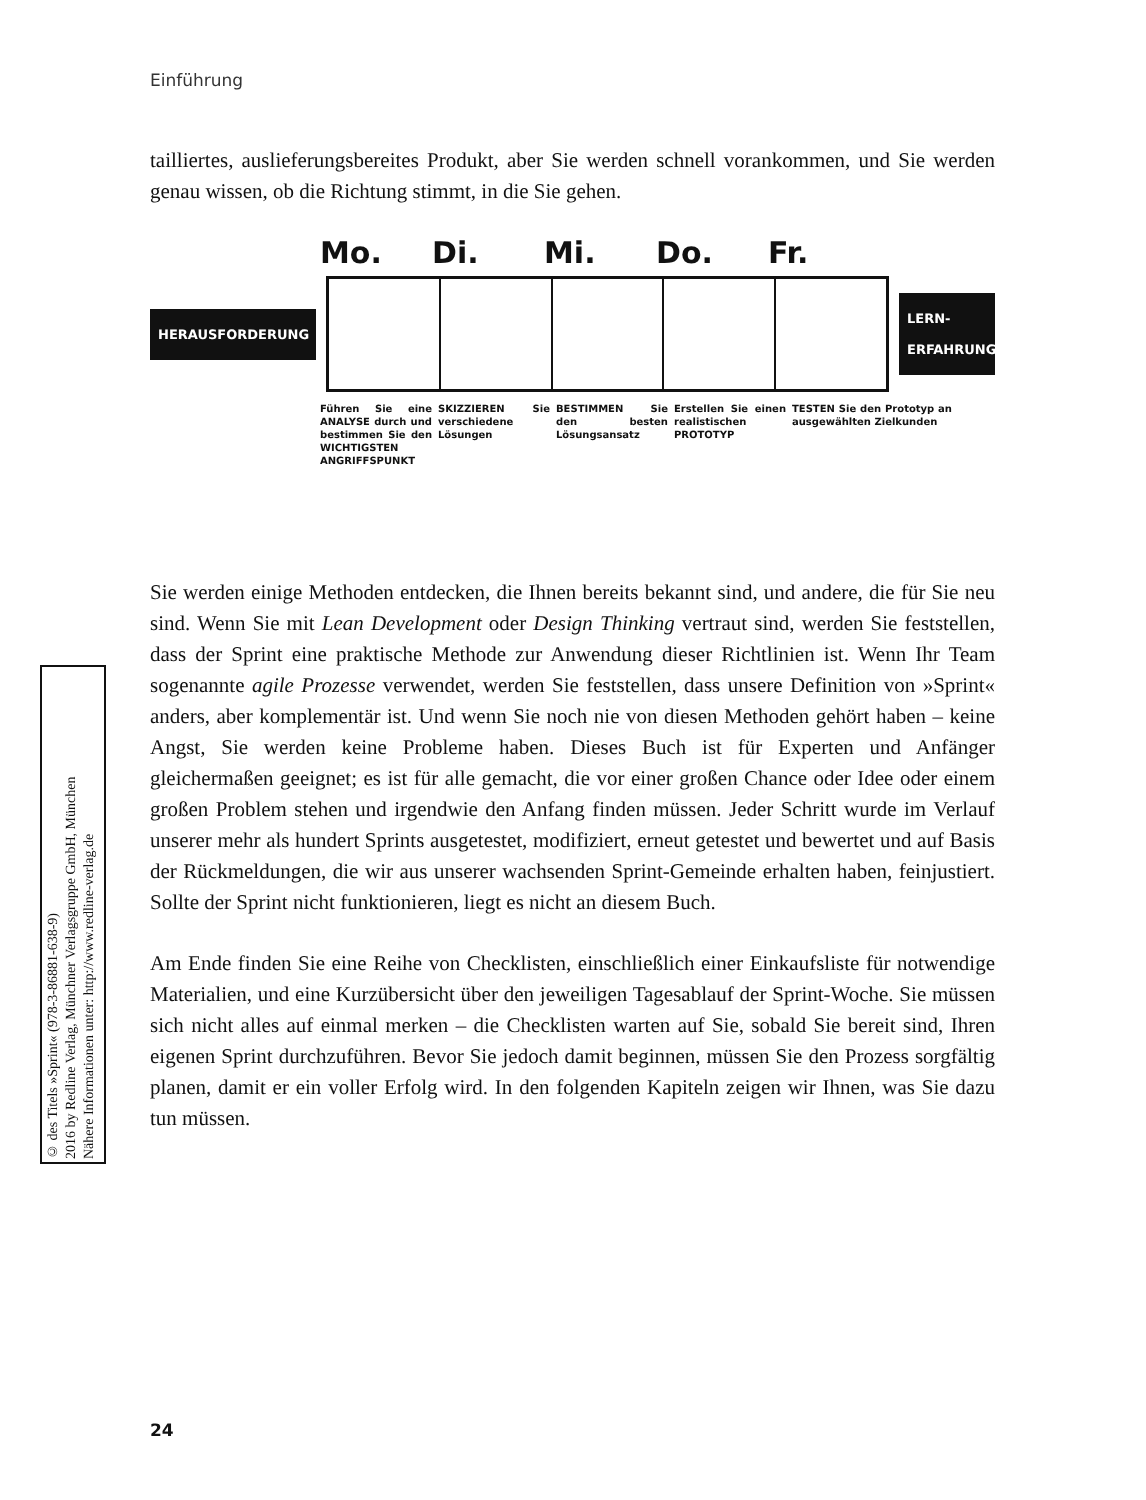Einführung
tailliertes, auslieferungsbereites Produkt, aber Sie werden schnell vorankommen, und Sie werden genau wissen, ob die Richtung stimmt, in die Sie gehen.
Mo. Di. Mi. Do. Fr.
HERAUSFORDERUNG
LERN-
ERFAHRUNG
Führen Sie eine ANALYSE durch und bestimmen Sie den WICHTIGSTEN ANGRIFFSPUNKT
SKIZZIEREN Sie verschiedene Lösungen
BESTIMMEN Sie den besten Lösungsansatz
Erstellen Sie einen realistischen PROTOTYP
TESTEN Sie den Prototyp an ausgewählten Zielkunden
Sie werden einige Methoden entdecken, die Ihnen bereits bekannt sind, und andere, die für Sie neu sind. Wenn Sie mit Lean Development oder Design Thinking vertraut sind, werden Sie feststellen, dass der Sprint eine praktische Methode zur Anwendung dieser Richtlinien ist. Wenn Ihr Team sogenannte agile Prozesse verwendet, werden Sie feststellen, dass unsere Definition von »Sprint« anders, aber komplementär ist. Und wenn Sie noch nie von diesen Methoden gehört haben – keine Angst, Sie werden keine Probleme haben. Dieses Buch ist für Experten und Anfänger gleichermaßen geeignet; es ist für alle gemacht, die vor einer großen Chance oder Idee oder einem großen Problem stehen und irgendwie den Anfang finden müssen. Jeder Schritt wurde im Verlauf unserer mehr als hundert Sprints ausgetestet, modifiziert, erneut getestet und bewertet und auf Basis der Rückmeldungen, die wir aus unserer wachsenden Sprint-Gemeinde erhalten haben, feinjustiert. Sollte der Sprint nicht funktionieren, liegt es nicht an diesem Buch.
Am Ende finden Sie eine Reihe von Checklisten, einschließlich einer Einkaufsliste für notwendige Materialien, und eine Kurzübersicht über den jeweiligen Tagesablauf der Sprint-Woche. Sie müssen sich nicht alles auf einmal merken – die Checklisten warten auf Sie, sobald Sie bereit sind, Ihren eigenen Sprint durchzuführen. Bevor Sie jedoch damit beginnen, müssen Sie den Prozess sorgfältig planen, damit er ein voller Erfolg wird. In den folgenden Kapiteln zeigen wir Ihnen, was Sie dazu tun müssen.
© des Titels »Sprint« (978-3-86881-638-9)
2016 by Redline Verlag, Münchner Verlagsgruppe GmbH, München
Nähere Informationen unter: http://www.redline-verlag.de
24